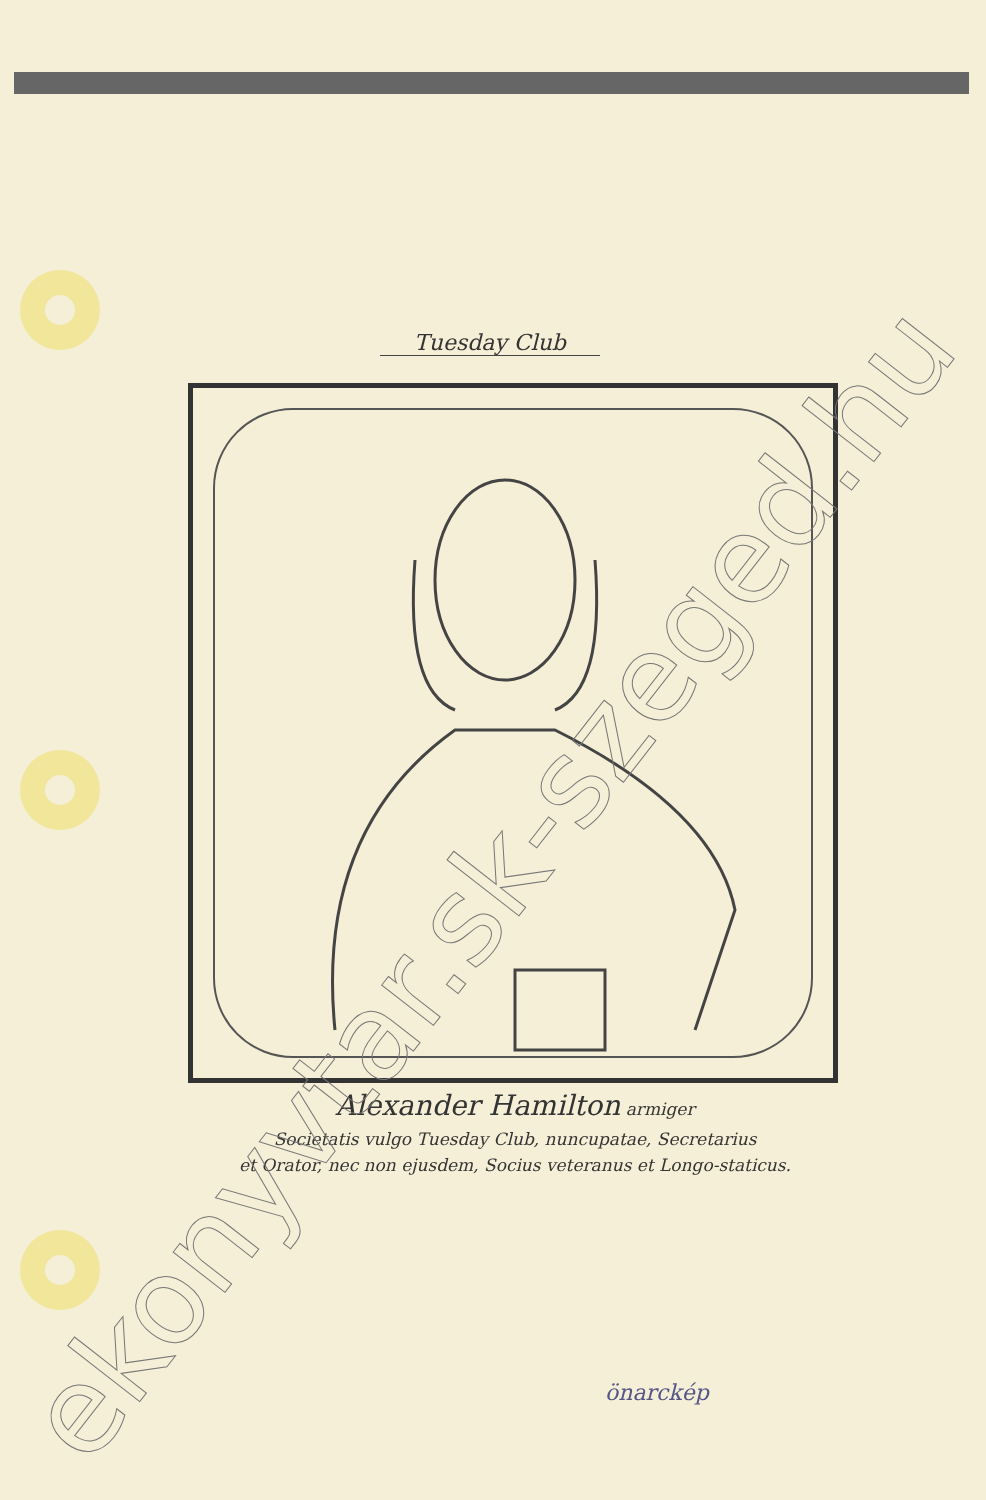Tuesday Club
Alexander Hamilton armiger
Societatis vulgo Tuesday Club, nuncupatae, Secretarius
et Orator, nec non ejusdem, Socius veteranus et Longo-staticus.
önarckép
ekonyvtar.sk-szeged.hu